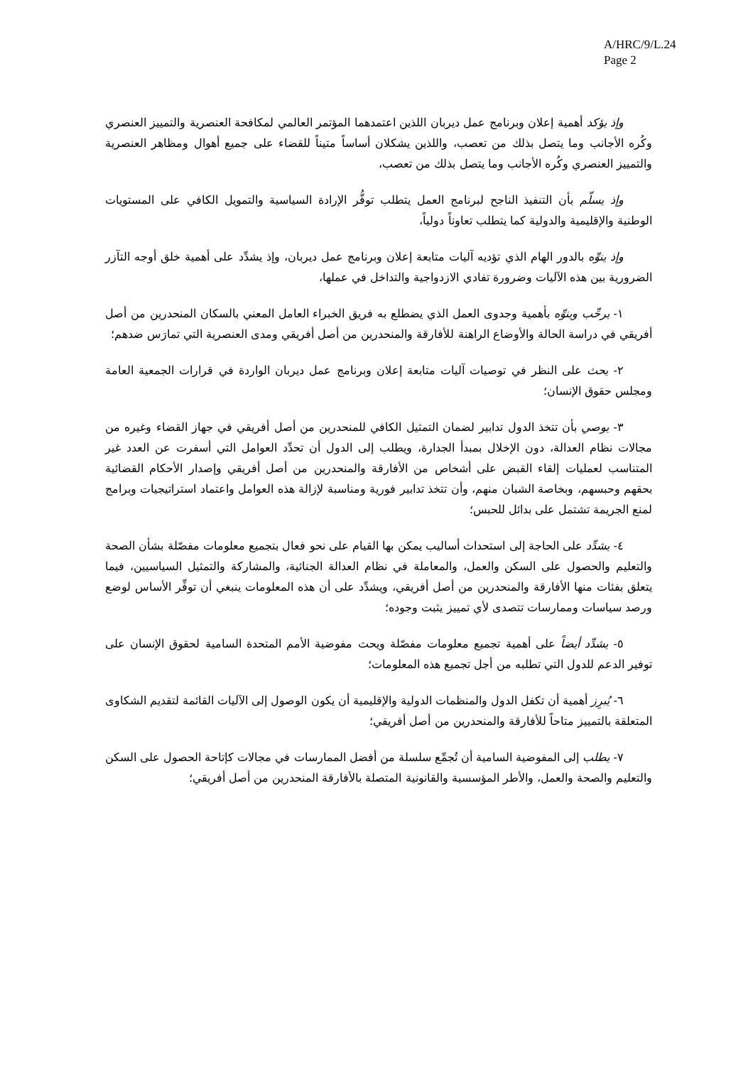A/HRC/9/L.24
Page 2
وإذ يؤكد أهمية إعلان وبرنامج عمل ديربان اللذين اعتمدهما المؤتمر العالمي لمكافحة العنصرية والتمييز العنصري وكُره الأجانب وما يتصل بذلك من تعصب، واللذين يشكلان أساساً متيناً للقضاء على جميع أهوال ومظاهر العنصرية والتمييز العنصري وكُره الأجانب وما يتصل بذلك من تعصب،
وإذ يسلّم بأن التنفيذ الناجح لبرنامج العمل يتطلب توفُّر الإرادة السياسية والتمويل الكافي على المستويات الوطنية والإقليمية والدولية كما يتطلب تعاوناً دولياً،
وإذ ينوِّه بالدور الهام الذي تؤديه آليات متابعة إعلان وبرنامج عمل ديربان، وإذ يشدِّد على أهمية خلق أوجه التآزر الضرورية بين هذه الآليات وضرورة تفادي الازدواجية والتداخل في عملها،
١- يرحِّب وينوِّه بأهمية وجدوى العمل الذي يضطلع به فريق الخبراء العامل المعني بالسكان المنحدرين من أصل أفريقي في دراسة الحالة والأوضاع الراهنة للأفارقة والمنحدرين من أصل أفريقي ومدى العنصرية التي تمارَس ضدهم؛
٢- يحث على النظر في توصيات آليات متابعة إعلان وبرنامج عمل ديربان الواردة في قرارات الجمعية العامة ومجلس حقوق الإنسان؛
٣- يوصي بأن تتخذ الدول تدابير لضمان التمثيل الكافي للمنحدرين من أصل أفريقي في جهاز القضاء وغيره من مجالات نظام العدالة، دون الإخلال بمبدأ الجدارة، ويطلب إلى الدول أن تحدِّد العوامل التي أسفرت عن العدد غير المتناسب لعمليات إلقاء القبض على أشخاص من الأفارقة والمنحدرين من أصل أفريقي وإصدار الأحكام القضائية بحقهم وحبسهم، وبخاصة الشبان منهم، وأن تتخذ تدابير فورية ومناسبة لإزالة هذه العوامل واعتماد استراتيجيات وبرامج لمنع الجريمة تشتمل على بدائل للحبس؛
٤- يشدِّد على الحاجة إلى استحداث أساليب يمكن بها القيام على نحو فعال بتجميع معلومات مفصّلة بشأن الصحة والتعليم والحصول على السكن والعمل، والمعاملة في نظام العدالة الجنائية، والمشاركة والتمثيل السياسيين، فيما يتعلق بفئات منها الأفارقة والمنحدرين من أصل أفريقي، ويشدِّد على أن هذه المعلومات ينبغي أن توفِّر الأساس لوضع ورصد سياسات وممارسات تتصدى لأي تمييز يثبت وجوده؛
٥- يشدِّد أيضاً على أهمية تجميع معلومات مفصّلة ويحث مفوضية الأمم المتحدة السامية لحقوق الإنسان على توفير الدعم للدول التي تطلبه من أجل تجميع هذه المعلومات؛
٦- يُبرِز أهمية أن تكفل الدول والمنظمات الدولية والإقليمية أن يكون الوصول إلى الآليات القائمة لتقديم الشكاوى المتعلقة بالتمييز متاحاً للأفارقة والمنحدرين من أصل أفريقي؛
٧- يطلب إلى المفوضية السامية أن تُجمِّع سلسلة من أفضل الممارسات في مجالات كإتاحة الحصول على السكن والتعليم والصحة والعمل، والأطر المؤسسية والقانونية المتصلة بالأفارقة المنحدرين من أصل أفريقي؛